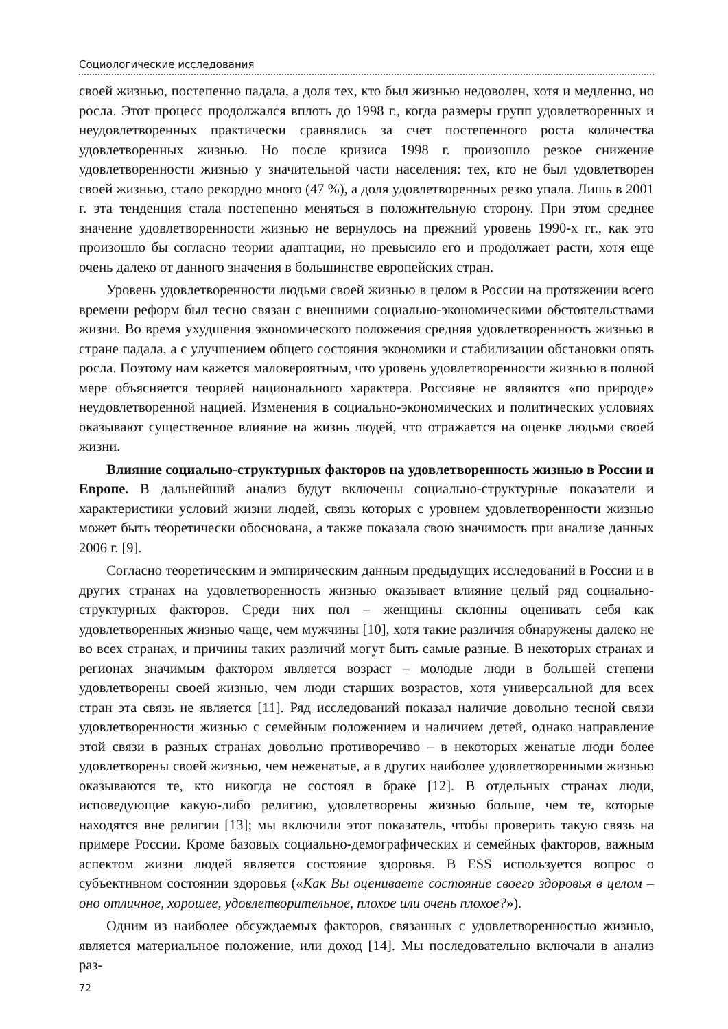Социологические исследования
своей жизнью, постепенно падала, а доля тех, кто был жизнью недоволен, хотя и медленно, но росла. Этот процесс продолжался вплоть до 1998 г., когда размеры групп удовлетворенных и неудовлетворенных практически сравнялись за счет постепенного роста количества удовлетворенных жизнью. Но после кризиса 1998 г. произошло резкое снижение удовлетворенности жизнью у значительной части населения: тех, кто не был удовлетворен своей жизнью, стало рекордно много (47 %), а доля удовлетворенных резко упала. Лишь в 2001 г. эта тенденция стала постепенно меняться в положительную сторону. При этом среднее значение удовлетворенности жизнью не вернулось на прежний уровень 1990-х гг., как это произошло бы согласно теории адаптации, но превысило его и продолжает расти, хотя еще очень далеко от данного значения в большинстве европейских стран.
Уровень удовлетворенности людьми своей жизнью в целом в России на протяжении всего времени реформ был тесно связан с внешними социально-экономическими обстоятельствами жизни. Во время ухудшения экономического положения средняя удовлетворенность жизнью в стране падала, а с улучшением общего состояния экономики и стабилизации обстановки опять росла. Поэтому нам кажется маловероятным, что уровень удовлетворенности жизнью в полной мере объясняется теорией национального характера. Россияне не являются «по природе» неудовлетворенной нацией. Изменения в социально-экономических и политических условиях оказывают существенное влияние на жизнь людей, что отражается на оценке людьми своей жизни.
Влияние социально-структурных факторов на удовлетворенность жизнью в России и Европе. В дальнейший анализ будут включены социально-структурные показатели и характеристики условий жизни людей, связь которых с уровнем удовлетворенности жизнью может быть теоретически обоснована, а также показала свою значимость при анализе данных 2006 г. [9].
Согласно теоретическим и эмпирическим данным предыдущих исследований в России и в других странах на удовлетворенность жизнью оказывает влияние целый ряд социально-структурных факторов. Среди них пол – женщины склонны оценивать себя как удовлетворенных жизнью чаще, чем мужчины [10], хотя такие различия обнаружены далеко не во всех странах, и причины таких различий могут быть самые разные. В некоторых странах и регионах значимым фактором является возраст – молодые люди в большей степени удовлетворены своей жизнью, чем люди старших возрастов, хотя универсальной для всех стран эта связь не является [11]. Ряд исследований показал наличие довольно тесной связи удовлетворенности жизнью с семейным положением и наличием детей, однако направление этой связи в разных странах довольно противоречиво – в некоторых женатые люди более удовлетворены своей жизнью, чем неженатые, а в других наиболее удовлетворенными жизнью оказываются те, кто никогда не состоял в браке [12]. В отдельных странах люди, исповедующие какую-либо религию, удовлетворены жизнью больше, чем те, которые находятся вне религии [13]; мы включили этот показатель, чтобы проверить такую связь на примере России. Кроме базовых социально-демографических и семейных факторов, важным аспектом жизни людей является состояние здоровья. В ESS используется вопрос о субъективном состоянии здоровья («Как Вы оцениваете состояние своего здоровья в целом – оно отличное, хорошее, удовлетворительное, плохое или очень плохое?»).
Одним из наиболее обсуждаемых факторов, связанных с удовлетворенностью жизнью, является материальное положение, или доход [14]. Мы последовательно включали в анализ раз-
72